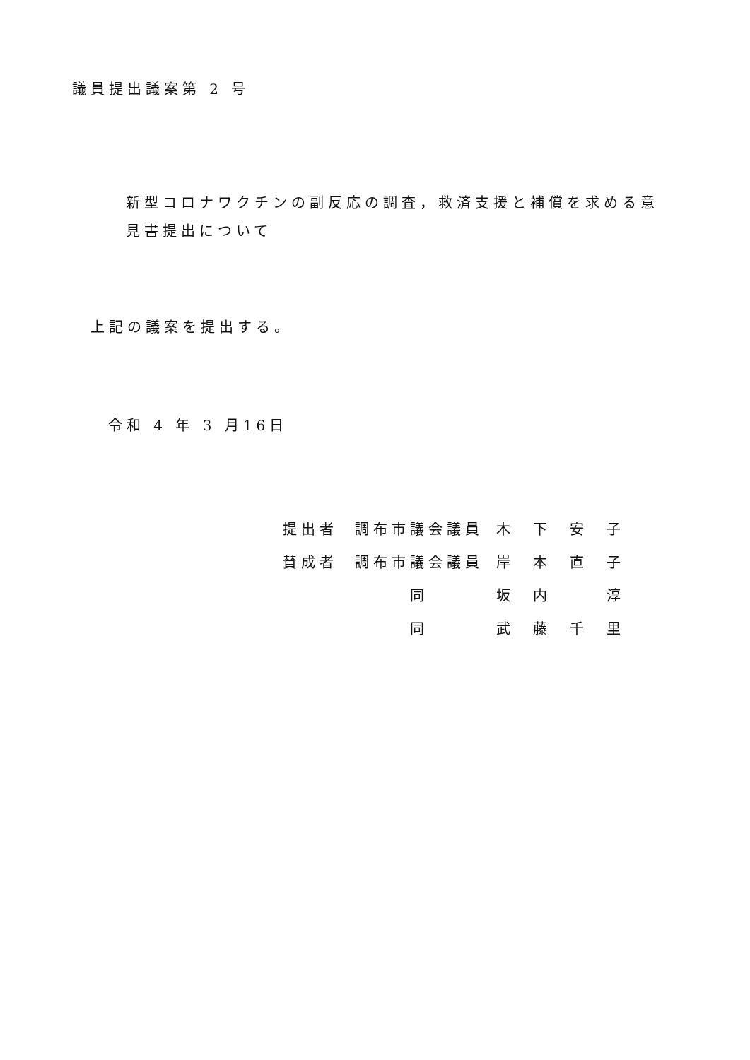議員提出議案第 2 号
新型コロナワクチンの副反応の調査，救済支援と補償を求める意
見書提出について
上記の議案を提出する。
令和 4 年 3 月16日
| 提出者 | 調布市議会議員 | 木 下 安 子 |
| 賛成者 | 調布市議会議員 | 岸 本 直 子 |
| | 同 | 坂 内 淳 |
| | 同 | 武 藤 千 里 |